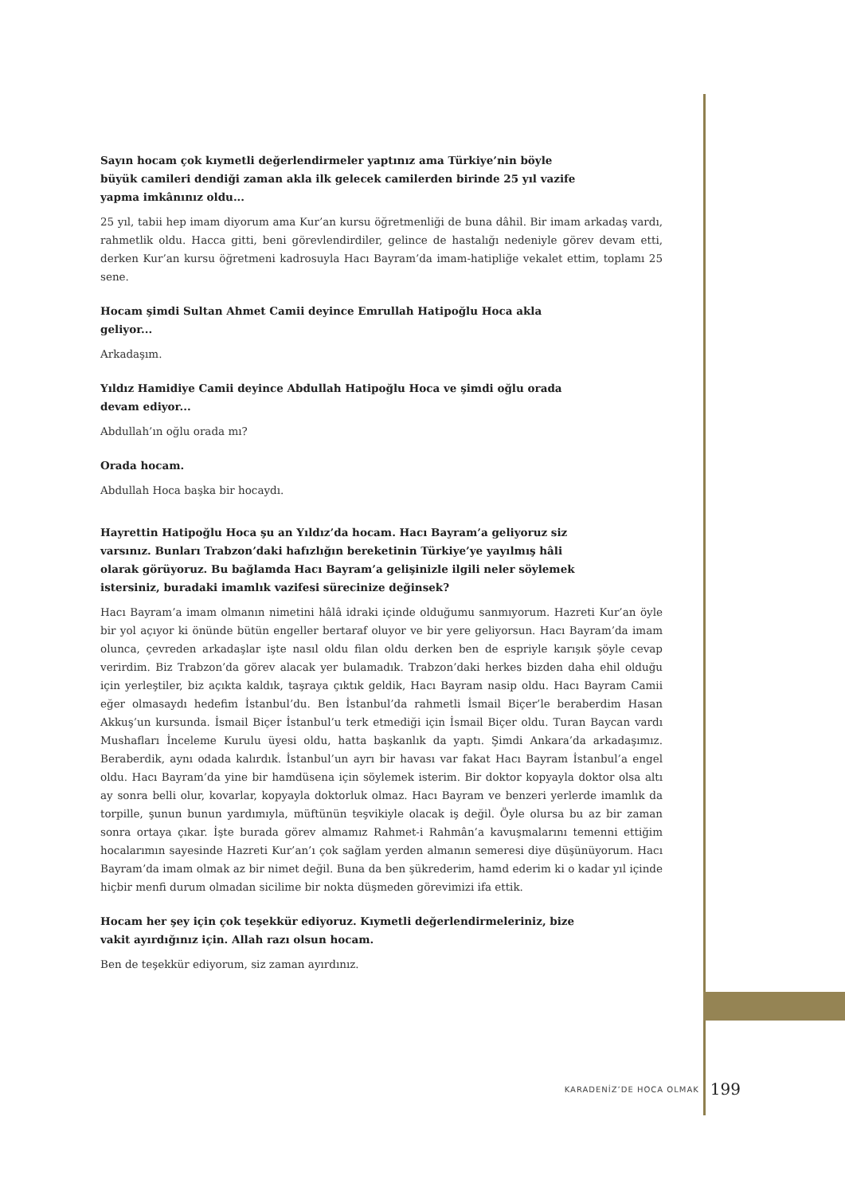Sayın hocam çok kıymetli değerlendirmeler yaptınız ama Türkiye’nin böyle büyük camileri dendiği zaman akla ilk gelecek camilerden birinde 25 yıl vazife yapma imkânınız oldu...
25 yıl, tabii hep imam diyorum ama Kur’an kursu öğretmenliği de buna dâhil. Bir imam arkadaş vardı, rahmetlik oldu. Hacca gitti, beni görevlendirdiler, gelince de hastalığı nedeniyle görev devam etti, derken Kur’an kursu öğretmeni kadrosuyla Hacı Bayram’da imam-hatipliğe vekalet ettim, toplamı 25 sene.
Hocam şimdi Sultan Ahmet Camii deyince Emrullah Hatipoğlu Hoca akla geliyor...
Arkadaşım.
Yıldız Hamidiye Camii deyince Abdullah Hatipoğlu Hoca ve şimdi oğlu orada devam ediyor...
Abdullah’ın oğlu orada mı?
Orada hocam.
Abdullah Hoca başka bir hocaydı.
Hayrettin Hatipoğlu Hoca şu an Yıldız’da hocam. Hacı Bayram’a geliyoruz siz varsınız. Bunları Trabzon’daki hafızlığın bereketinin Türkiye’ye yayılmış hâli olarak görüyoruz. Bu bağlamda Hacı Bayram’a gelişinizle ilgili neler söylemek istersiniz, buradaki imamlık vazifesi sürecinize değinsek?
Hacı Bayram’a imam olmanın nimetini hâlâ idraki içinde olduğumu sanmıyorum. Hazreti Kur’an öyle bir yol açıyor ki önünde bütün engeller bertaraf oluyor ve bir yere geliyorsun. Hacı Bayram’da imam olunca, çevreden arkadaşlar işte nasıl oldu filan oldu derken ben de espriyle karışık şöyle cevap verirdim. Biz Trabzon’da görev alacak yer bulamadık. Trabzon’daki herkes bizden daha ehil olduğu için yerleştiler, biz açıkta kaldık, taşraya çıktık geldik, Hacı Bayram nasip oldu. Hacı Bayram Camii eğer olmasaydı hedefim İstanbul’du. Ben İstanbul’da rahmetli İsmail Biçer’le beraberdim Hasan Akkuş’un kursunda. İsmail Biçer İstanbul’u terk etmediği için İsmail Biçer oldu. Turan Baycan vardı Mushafları İnceleme Kurulu üyesi oldu, hatta başkanlık da yaptı. Şimdi Ankara’da arkadaşımız. Beraberdik, aynı odada kalırdık. İstanbul’un ayrı bir havası var fakat Hacı Bayram İstanbul’a engel oldu. Hacı Bayram’da yine bir hamdüsena için söylemek isterim. Bir doktor kopyayla doktor olsa altı ay sonra belli olur, kovarlar, kopyayla doktorluk olmaz. Hacı Bayram ve benzeri yerlerde imamlık da torpille, şunun bunun yardımıyla, müftünün teşvikiyle olacak iş değil. Öyle olursa bu az bir zaman sonra ortaya çıkar. İşte burada görev almamız Rahmet-i Rahmân’a kavuşmalarını temenni ettiğim hocalarımın sayesinde Hazreti Kur’an’ı çok sağlam yerden almanın semeresi diye düşünüyorum. Hacı Bayram’da imam olmak az bir nimet değil. Buna da ben şükrederim, hamd ederim ki o kadar yıl içinde hiçbir menfi durum olmadan sicilime bir nokta düşmeden görevimizi ifa ettik.
Hocam her şey için çok teşekkür ediyoruz. Kıymetli değerlendirmeleriniz, bize vakit ayırdığınız için. Allah razı olsun hocam.
Ben de teşekkür ediyorum, siz zaman ayırdınız.
KARADENİZ’DE HOCA OLMAK 199